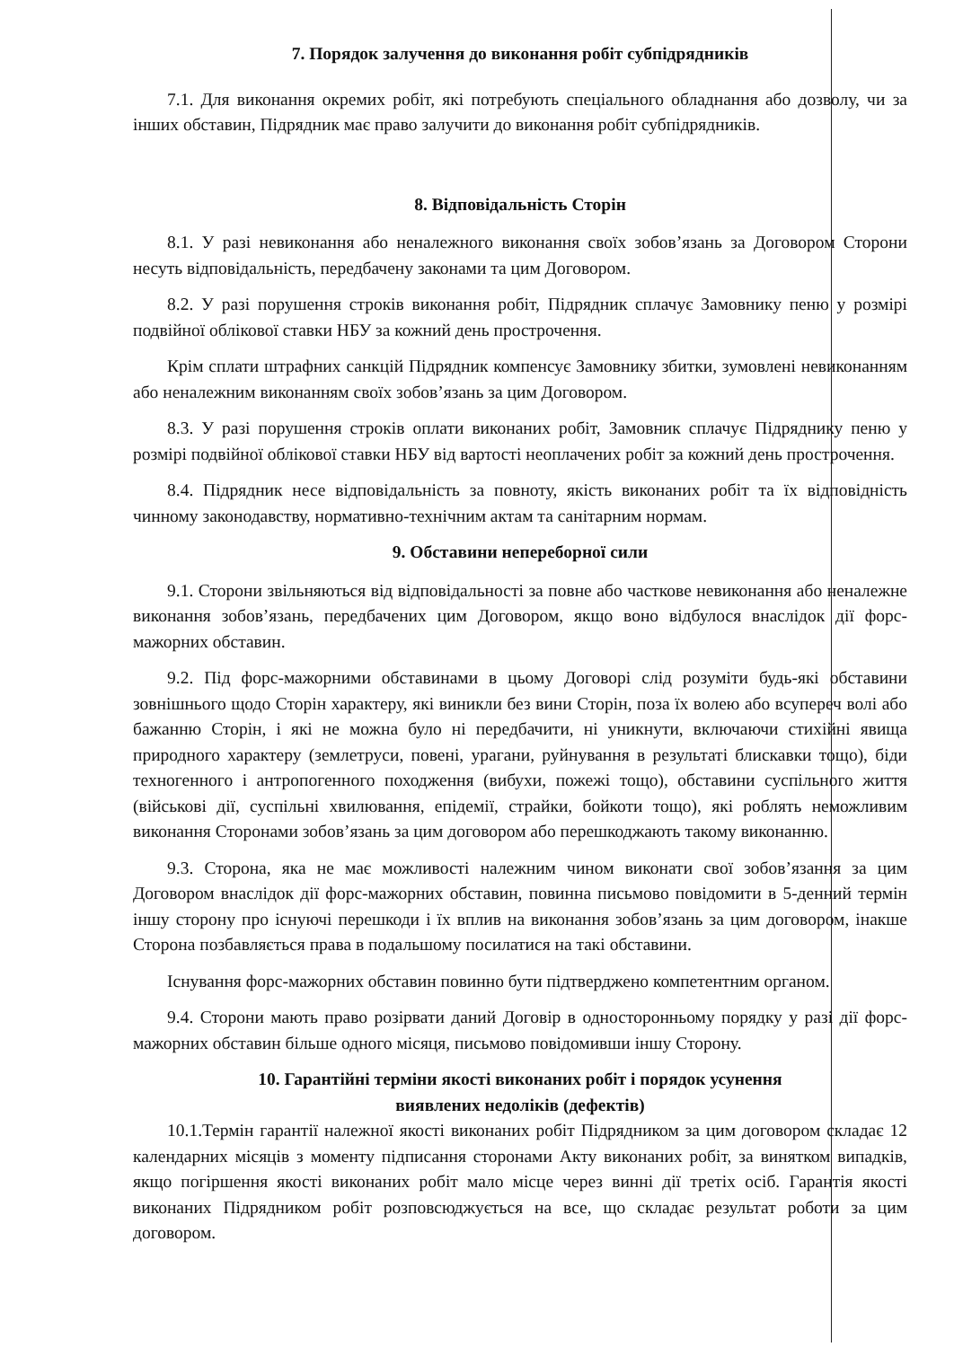7. Порядок залучення до виконання робіт субпідрядників
7.1. Для виконання окремих робіт, які потребують спеціального обладнання або дозволу, чи за інших обставин, Підрядник має право залучити до виконання робіт субпідрядників.
8. Відповідальність Сторін
8.1. У разі невиконання або неналежного виконання своїх зобов’язань за Договором Сторони несуть відповідальність, передбачену законами та цим Договором.
8.2. У разі порушення строків виконання робіт, Підрядник сплачує Замовнику пеню у розмірі подвійної облікової ставки НБУ за кожний день прострочення.
Крім сплати штрафних санкцій Підрядник компенсує Замовнику збитки, зумовлені невиконанням або неналежним виконанням своїх зобов’язань за цим Договором.
8.3. У разі порушення строків оплати виконаних робіт, Замовник сплачує Підряднику пеню у розмірі подвійної облікової ставки НБУ від вартості неоплачених робіт за кожний день прострочення.
8.4. Підрядник несе відповідальність за повноту, якість виконаних робіт та їх відповідність чинному законодавству, нормативно-технічним актам та санітарним нормам.
9. Обставини непереборної сили
9.1. Сторони звільняються від відповідальності за повне або часткове невиконання або неналежне виконання зобов’язань, передбачених цим Договором, якщо воно відбулося внаслідок дії форс-мажорних обставин.
9.2. Під форс-мажорними обставинами в цьому Договорі слід розуміти будь-які обставини зовнішнього щодо Сторін характеру, які виникли без вини Сторін, поза їх волею або всупереч волі або бажанню Сторін, і які не можна було ні передбачити, ні уникнути, включаючи стихійні явища природного характеру (землетруси, повені, урагани, руйнування в результаті блискавки тощо), біди техногенного і антропогенного походження (вибухи, пожежі тощо), обставини суспільного життя (військові дії, суспільні хвилювання, епідемії, страйки, бойкоти тощо), які роблять неможливим виконання Сторонами зобов’язань за цим договором або перешкоджають такому виконанню.
9.3. Сторона, яка не має можливості належним чином виконати свої зобов’язання за цим Договором внаслідок дії форс-мажорних обставин, повинна письмово повідомити в 5-денний термін іншу сторону про існуючі перешкоди і їх вплив на виконання зобов’язань за цим договором, інакше Сторона позбавляється права в подальшому посилатися на такі обставини.
Існування форс-мажорних обставин повинно бути підтверджено компетентним органом.
9.4. Сторони мають право розірвати даний Договір в односторонньому порядку у разі дії форс-мажорних обставин більше одного місяця, письмово повідомивши іншу Сторону.
10. Гарантійні терміни якості виконаних робіт і порядок усунення
виявлених недоліків (дефектів)
10.1.Термін гарантії належної якості виконаних робіт Підрядником за цим договором складає 12 календарних місяців з моменту підписання сторонами Акту виконаних робіт, за винятком випадків, якщо погіршення якості виконаних робіт мало місце через винні дії третіх осіб. Гарантія якості виконаних Підрядником робіт розповсюджується на все, що складає результат роботи за цим договором.